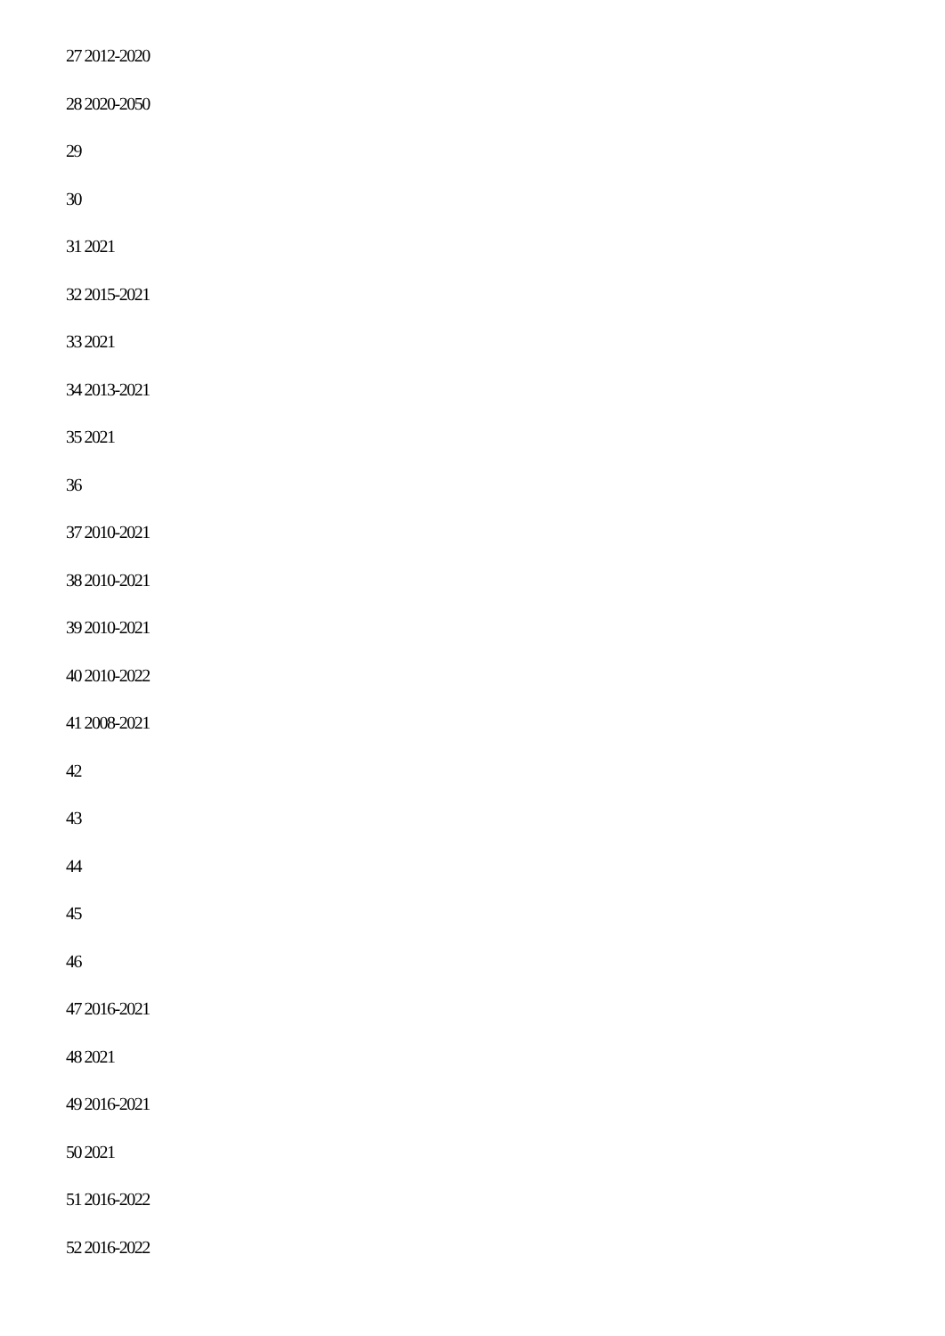27 2012-2020
28 2020-2050
29
30
31 2021
32 2015-2021
33 2021
34 2013-2021
35 2021
36
37 2010-2021
38 2010-2021
39 2010-2021
40 2010-2022
41 2008-2021
42
43
44
45
46
47 2016-2021
48 2021
49 2016-2021
50 2021
51 2016-2022
52 2016-2022